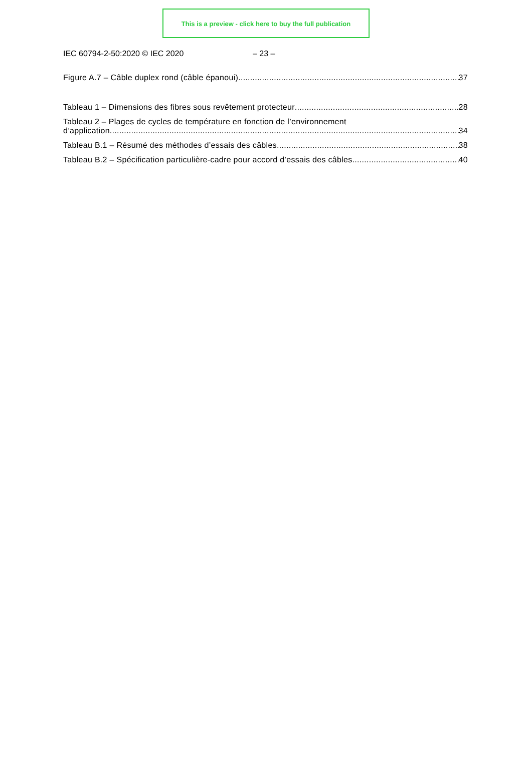This is a preview - click here to buy the full publication
IEC 60794-2-50:2020 © IEC 2020 – 23 –
Figure A.7 – Câble duplex rond (câble épanoui) 37
Tableau 1 – Dimensions des fibres sous revêtement protecteur 28
Tableau 2 – Plages de cycles de température en fonction de l’environnement
d’application 34
Tableau B.1 – Résumé des méthodes d’essais des câbles 38
Tableau B.2 – Spécification particulière-cadre pour accord d’essais des câbles 40